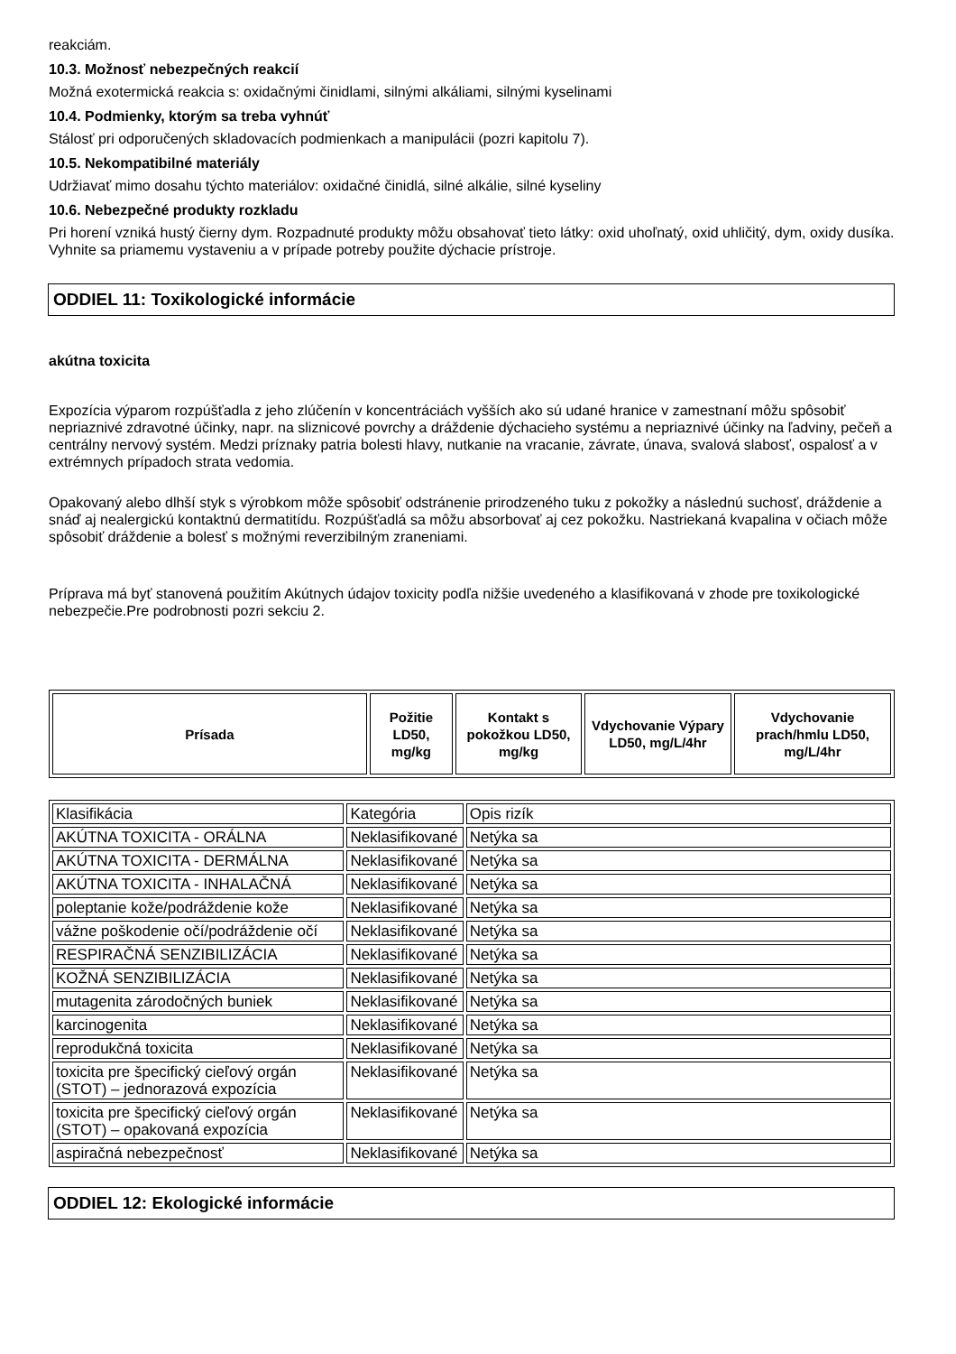reakciám.
10.3. Možnosť nebezpečných reakcií
Možná exotermická reakcia s: oxidačnými činidlami, silnými alkáliami, silnými kyselinami
10.4. Podmienky, ktorým sa treba vyhnúť
Stálosť pri odporučených skladovacích podmienkach a manipulácii (pozri kapitolu 7).
10.5. Nekompatibilné materiály
Udržiavať mimo dosahu týchto materiálov: oxidačné činidlá, silné alkálie, silné kyseliny
10.6. Nebezpečné produkty rozkladu
Pri horení vzniká hustý čierny dym. Rozpadnuté produkty môžu obsahovať tieto látky: oxid uhoľnatý, oxid uhličitý, dym, oxidy dusíka.
Vyhnite sa priamemu vystaveniu a v prípade potreby použite dýchacie prístroje.
ODDIEL 11: Toxikologické informácie
akútna toxicita
Expozícia výparom rozpúšťadla z jeho zlúčenín v koncentráciách vyšších ako sú udané hranice v zamestnaní môžu spôsobiť nepriaznivé zdravotné účinky, napr. na sliznicové povrchy a dráždenie dýchacieho systému a nepriaznivé účinky na ľadviny, pečeň a centrálny nervový systém. Medzi príznaky patria bolesti hlavy, nutkanie na vracanie, závrate, únava, svalová slabosť, ospalosť a v extrémnych prípadoch strata vedomia.
Opakovaný alebo dlhší styk s výrobkom môže spôsobiť odstránenie prirodzeného tuku z pokožky a následnú suchosť, dráždenie a snáď aj nealergickú kontaktnú dermatitídu. Rozpúšťadlá sa môžu absorbovať aj cez pokožku. Nastriekaná kvapalina v očiach môže spôsobiť dráždenie a bolesť s možnými reverzibilným zraneniami.
Príprava má byť stanovená použitím Akútnych údajov toxicity podľa nižšie uvedeného a klasifikovaná v zhode pre toxikologické nebezpečie.Pre podrobnosti pozri sekciu 2.
| Prísada | Požitie LD50, mg/kg | Kontakt s pokožkou LD50, mg/kg | Vdychovanie Výpary LD50, mg/L/4hr | Vdychovanie prach/hmlu LD50, mg/L/4hr |
| --- | --- | --- | --- | --- |
| Klasifikácia | Kategória | Opis rizík |
| AKÚTNA TOXICITA - ORÁLNA | Neklasifikované | Netýka sa |
| AKÚTNA TOXICITA - DERMÁLNA | Neklasifikované | Netýka sa |
| AKÚTNA TOXICITA - INHALAČNÁ | Neklasifikované | Netýka sa |
| poleptanie kože/podráždenie kože | Neklasifikované | Netýka sa |
| vážne poškodenie očí/podráždenie očí | Neklasifikované | Netýka sa |
| RESPIRAČNÁ SENZIBILIZÁCIA | Neklasifikované | Netýka sa |
| KOŽNÁ SENZIBILIZÁCIA | Neklasifikované | Netýka sa |
| mutagenita zárodočných buniek | Neklasifikované | Netýka sa |
| karcinogenita | Neklasifikované | Netýka sa |
| reprodukčná toxicita | Neklasifikované | Netýka sa |
| toxicita pre špecifický cieľový orgán (STOT) – jednorazová expozícia | Neklasifikované | Netýka sa |
| toxicita pre špecifický cieľový orgán (STOT) – opakovaná expozícia | Neklasifikované | Netýka sa |
| aspiračná nebezpečnosť | Neklasifikované | Netýka sa |
ODDIEL 12: Ekologické informácie